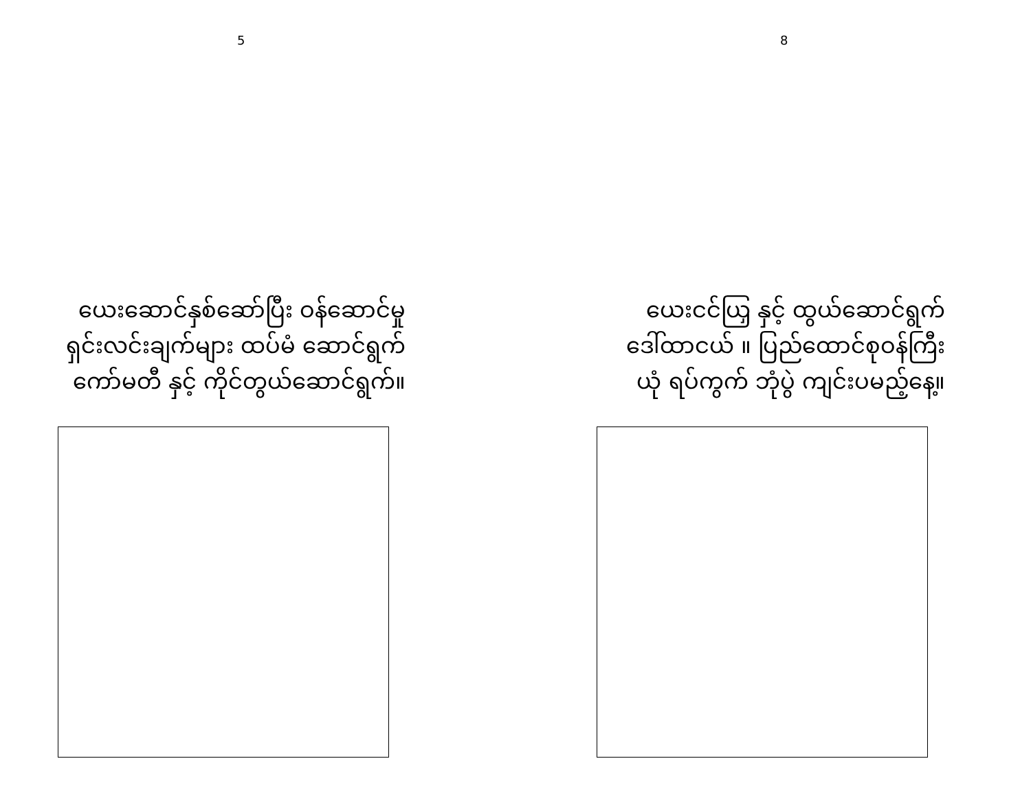5
ယေးဆောင်နှစ်ဆော်ပြီး ဝန်ဆောင်မှု
ရှင်းလင်းချက်များ ထပ်မံ ဆောင်ရွက်
ကော်မတီ နှင့် ကိုင်တွယ်ဆောင်ရွက်။
8
ယေးငင်ယြှ နှင့် ထွယ်ဆောင်ရွက်
ဒေါ်ထာငယ် ။ ပြည်ထောင်စုဝန်ကြီး
ယုံ ရပ်ကွက် ဘုံပွဲ ကျင်းပမည့်နေ့။